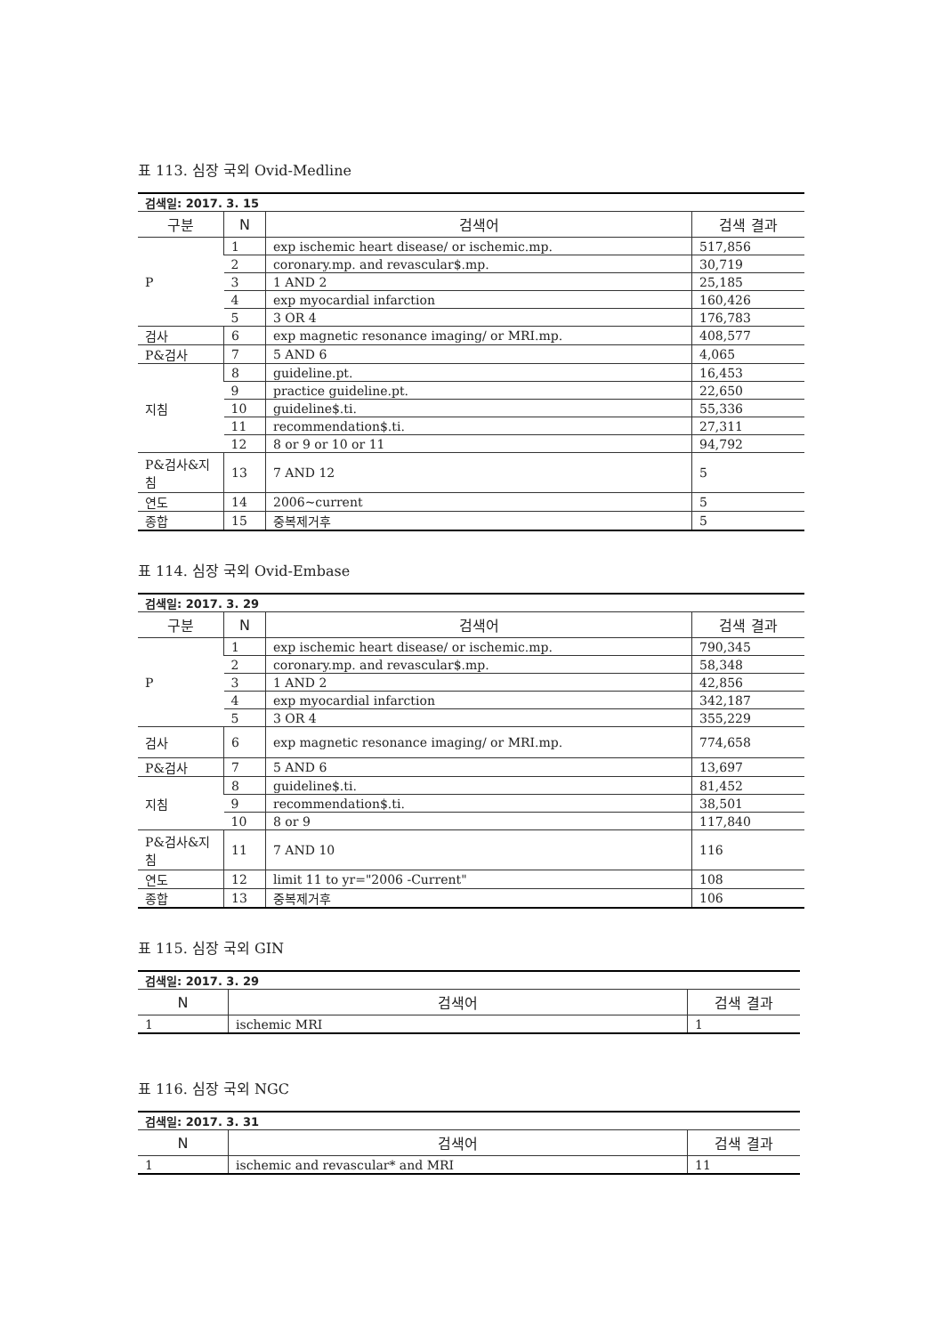표 113. 심장 국외 Ovid-Medline
| 검색일: 2017. 3. 15 | | | |
| 구분 | N | 검색어 | 검색 결과 |
| P | 1 | exp ischemic heart disease/ or ischemic.mp. | 517,856 |
| | 2 | coronary.mp. and revascular$.mp. | 30,719 |
| | 3 | 1 AND 2 | 25,185 |
| | 4 | exp myocardial infarction | 160,426 |
| | 5 | 3 OR 4 | 176,783 |
| 검사 | 6 | exp magnetic resonance imaging/ or MRI.mp. | 408,577 |
| P&검사 | 7 | 5 AND 6 | 4,065 |
| 지침 | 8 | guideline.pt. | 16,453 |
| | 9 | practice guideline.pt. | 22,650 |
| | 10 | guideline$.ti. | 55,336 |
| | 11 | recommendation$.ti. | 27,311 |
| | 12 | 8 or 9 or 10 or 11 | 94,792 |
| P&검사&지 침 | 13 | 7 AND 12 | 5 |
| 연도 | 14 | 2006~current | 5 |
| 종합 | 15 | 중복제거후 | 5 |
표 114. 심장 국외 Ovid-Embase
| 검색일: 2017. 3. 29 | | | |
| 구분 | N | 검색어 | 검색 결과 |
| P | 1 | exp ischemic heart disease/ or ischemic.mp. | 790,345 |
| | 2 | coronary.mp. and revascular$.mp. | 58,348 |
| | 3 | 1 AND 2 | 42,856 |
| | 4 | exp myocardial infarction | 342,187 |
| | 5 | 3 OR 4 | 355,229 |
| 검사 | 6 | exp magnetic resonance imaging/ or MRI.mp. | 774,658 |
| P&검사 | 7 | 5 AND 6 | 13,697 |
| 지침 | 8 | guideline$.ti. | 81,452 |
| | 9 | recommendation$.ti. | 38,501 |
| | 10 | 8 or 9 | 117,840 |
| P&검사&지 침 | 11 | 7 AND 10 | 116 |
| 연도 | 12 | limit 11 to yr="2006 -Current" | 108 |
| 종합 | 13 | 중복제거후 | 106 |
표 115. 심장 국외 GIN
| 검색일: 2017. 3. 29 | | |
| N | 검색어 | 검색 결과 |
| 1 | ischemic MRI | 1 |
표 116. 심장 국외 NGC
| 검색일: 2017. 3. 31 | | |
| N | 검색어 | 검색 결과 |
| 1 | ischemic and revascular* and MRI | 11 |